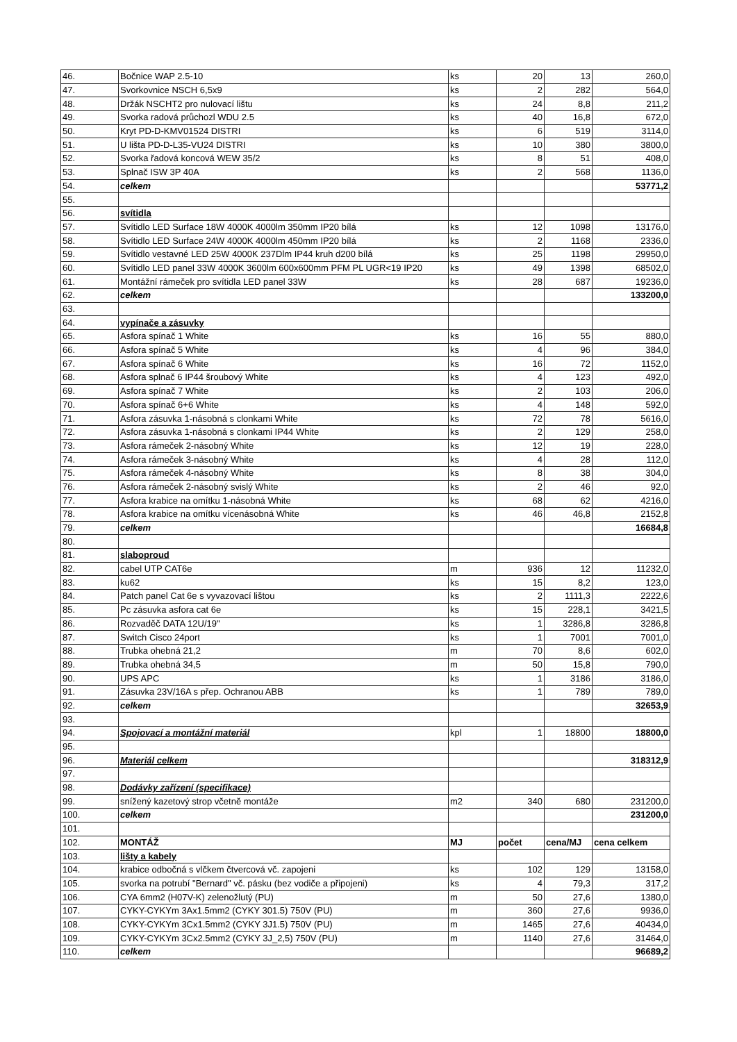| 46. | Bočnice WAP 2.5-10 | ks | 20 | 13 | 260,0 |
| 47. | Svorkovnice NSCH 6,5x9 | ks | 2 | 282 | 564,0 |
| 48. | Držák NSCHT2 pro nulovací lištu | ks | 24 | 8,8 | 211,2 |
| 49. | Svorka radová průchozl WDU 2.5 | ks | 40 | 16,8 | 672,0 |
| 50. | Kryt PD-D-KMV01524 DISTRI | ks | 6 | 519 | 3114,0 |
| 51. | U lišta PD-D-L35-VU24 DISTRI | ks | 10 | 380 | 3800,0 |
| 52. | Svorka řadová koncová WEW 35/2 | ks | 8 | 51 | 408,0 |
| 53. | Splnač ISW 3P 40A | ks | 2 | 568 | 1136,0 |
| 54. | celkem | | | | 53771,2 |
| 55. | | | | | |
| 56. | svítidla | | | | |
| 57. | Svítidlo LED Surface 18W 4000K 4000lm 350mm IP20 bílá | ks | 12 | 1098 | 13176,0 |
| 58. | Svítidlo LED Surface 24W 4000K 4000lm 450mm IP20 bílá | ks | 2 | 1168 | 2336,0 |
| 59. | Svítidlo vestavné LED 25W 4000K 237Dlm IP44 kruh d200 bílá | ks | 25 | 1198 | 29950,0 |
| 60. | Svítidlo LED panel 33W 4000K 3600lm 600x600mm PFM PL UGR<19 IP20 | ks | 49 | 1398 | 68502,0 |
| 61. | Montážní rámeček pro svítidla LED panel 33W | ks | 28 | 687 | 19236,0 |
| 62. | celkem | | | | 133200,0 |
| 63. | | | | | |
| 64. | vypínače a zásuvky | | | | |
| 65. | Asfora spínač 1 White | ks | 16 | 55 | 880,0 |
| 66. | Asfora spínač 5 White | ks | 4 | 96 | 384,0 |
| 67. | Asfora spínač 6 White | ks | 16 | 72 | 1152,0 |
| 68. | Asfora splnač 6 IP44 šroubový White | ks | 4 | 123 | 492,0 |
| 69. | Asfora spínač 7 White | ks | 2 | 103 | 206,0 |
| 70. | Asfora spínač 6+6 White | ks | 4 | 148 | 592,0 |
| 71. | Asfora zásuvka 1-násobná s clonkami White | ks | 72 | 78 | 5616,0 |
| 72. | Asfora zásuvka 1-násobná s clonkami IP44 White | ks | 2 | 129 | 258,0 |
| 73. | Asfora rámeček 2-násobný White | ks | 12 | 19 | 228,0 |
| 74. | Asfora rámeček 3-násobný White | ks | 4 | 28 | 112,0 |
| 75. | Asfora rámeček 4-násobný White | ks | 8 | 38 | 304,0 |
| 76. | Asfora rámeček 2-násobný svislý White | ks | 2 | 46 | 92,0 |
| 77. | Asfora krabice na omítku 1-násobná White | ks | 68 | 62 | 4216,0 |
| 78. | Asfora krabice na omítku vícenásobná White | ks | 46 | 46,8 | 2152,8 |
| 79. | celkem | | | | 16684,8 |
| 80. | | | | | |
| 81. | slaboproud | | | | |
| 82. | cabel UTP CAT6e | m | 936 | 12 | 11232,0 |
| 83. | ku62 | ks | 15 | 8,2 | 123,0 |
| 84. | Patch panel Cat 6e s vyvazovací lištou | ks | 2 | 1111,3 | 2222,6 |
| 85. | Pc zásuvka asfora cat 6e | ks | 15 | 228,1 | 3421,5 |
| 86. | Rozvaděč DATA 12U/19" | ks | 1 | 3286,8 | 3286,8 |
| 87. | Switch Cisco 24port | ks | 1 | 7001 | 7001,0 |
| 88. | Trubka ohebná 21,2 | m | 70 | 8,6 | 602,0 |
| 89. | Trubka ohebná 34,5 | m | 50 | 15,8 | 790,0 |
| 90. | UPS APC | ks | 1 | 3186 | 3186,0 |
| 91. | Zásuvka 23V/16A s přep. Ochranou ABB | ks | 1 | 789 | 789,0 |
| 92. | celkem | | | | 32653,9 |
| 93. | | | | | |
| 94. | Spojovací a montážní materiál | kpl | 1 | 18800 | 18800,0 |
| 95. | | | | | |
| 96. | Materiál celkem | | | | 318312,9 |
| 97. | | | | | |
| 98. | Dodávky zařízení (specifikace) | | | | |
| 99. | snížený kazetový strop včetně montáže | m2 | 340 | 680 | 231200,0 |
| 100. | celkem | | | | 231200,0 |
| 101. | | | | | |
| 102. | MONTÁŽ | MJ | počet | cena/MJ | cena celkem |
| 103. | lišty a kabely | | | | |
| 104. | krabice odbočná s vlčkem čtvercová vč. zapojeni | ks | 102 | 129 | 13158,0 |
| 105. | svorka na potrubí "Bernard" vč. pásku (bez vodiče a připojeni) | ks | 4 | 79,3 | 317,2 |
| 106. | CYA 6mm2 (H07V-K) zelenožlutý (PU) | m | 50 | 27,6 | 1380,0 |
| 107. | CYKY-CYKYm 3Ax1.5mm2 (CYKY 301.5) 750V (PU) | m | 360 | 27,6 | 9936,0 |
| 108. | CYKY-CYKYm 3Cx1.5mm2 (CYKY 3J1.5) 750V (PU) | m | 1465 | 27,6 | 40434,0 |
| 109. | CYKY-CYKYm 3Cx2.5mm2 (CYKY 3J_2,5) 750V (PU) | m | 1140 | 27,6 | 31464,0 |
| 110. | celkem | | | | 96689,2 |